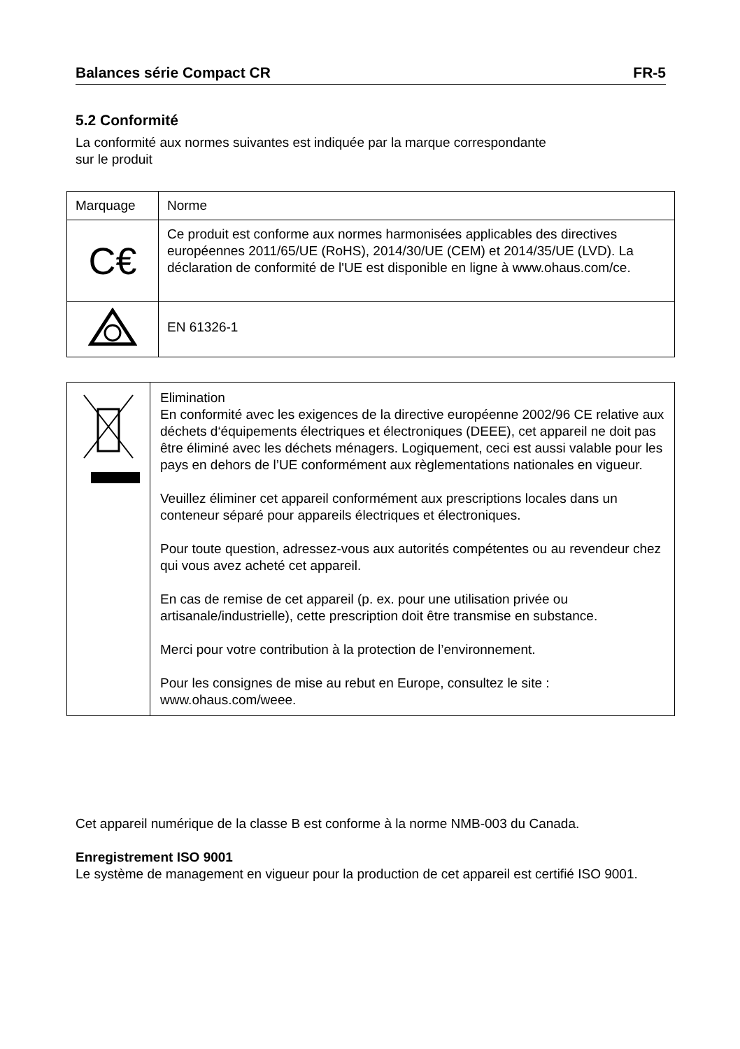Balances série Compact CR FR-5
5.2 Conformité
La conformité aux normes suivantes est indiquée par la marque correspondante
sur le produit
| Marquage | Norme |
| C€ | Ce produit est conforme aux normes harmonisées applicables des directives européennes 2011/65/UE (RoHS), 2014/30/UE (CEM) et 2014/35/UE (LVD). La déclaration de conformité de l'UE est disponible en ligne à www.ohaus.com/ce. |
| | EN 61326-1 |
| | Elimination En conformité avec les exigences de la directive européenne 2002/96 CE relative aux déchets d‘équipements électriques et électroniques (DEEE), cet appareil ne doit pas être éliminé avec les déchets ménagers. Logiquement, ceci est aussi valable pour les pays en dehors de l’UE conformément aux règlementations nationales en vigueur. Veuillez éliminer cet appareil conformément aux prescriptions locales dans un conteneur séparé pour appareils électriques et électroniques. Pour toute question, adressez-vous aux autorités compétentes ou au revendeur chez qui vous avez acheté cet appareil. En cas de remise de cet appareil (p. ex. pour une utilisation privée ou artisanale/industrielle), cette prescription doit être transmise en substance. Merci pour votre contribution à la protection de l’environnement. Pour les consignes de mise au rebut en Europe, consultez le site : www.ohaus.com/weee. |
Cet appareil numérique de la classe B est conforme à la norme NMB-003 du Canada.
Enregistrement ISO 9001
Le système de management en vigueur pour la production de cet appareil est certifié ISO 9001.